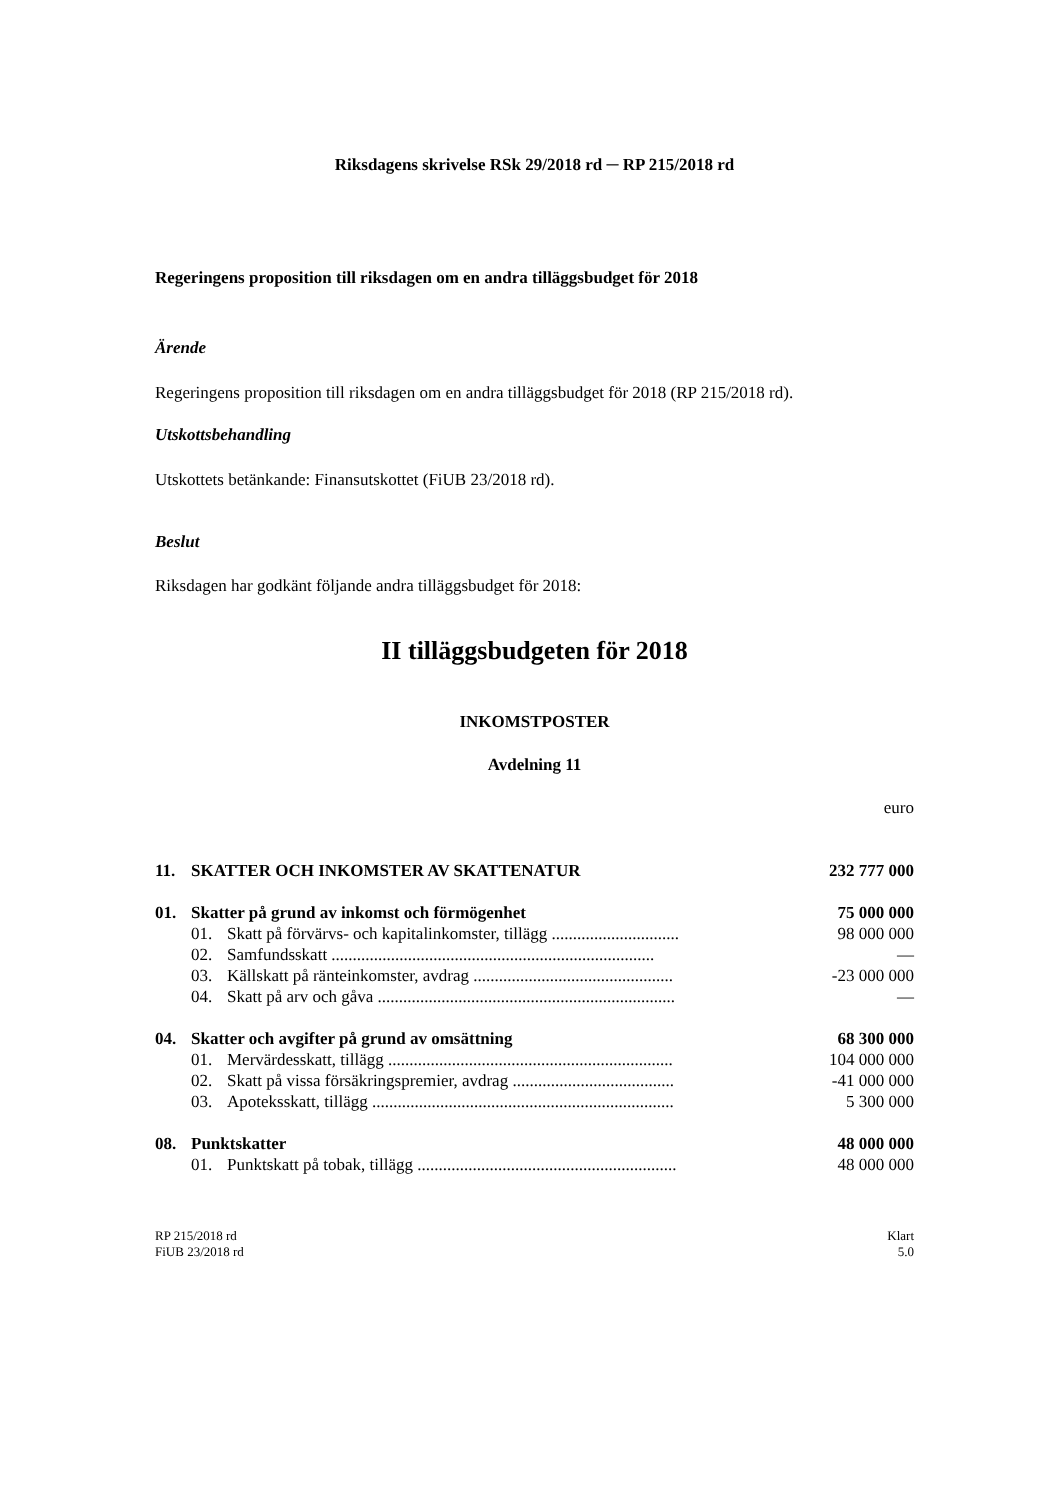Riksdagens skrivelse RSk 29/2018 rd ─ RP 215/2018 rd
Regeringens proposition till riksdagen om en andra tilläggsbudget för 2018
Ärende
Regeringens proposition till riksdagen om en andra tilläggsbudget för 2018 (RP 215/2018 rd).
Utskottsbehandling
Utskottets betänkande: Finansutskottet (FiUB 23/2018 rd).
Beslut
Riksdagen har godkänt följande andra tilläggsbudget för 2018:
II tilläggsbudgeten för 2018
INKOMSTPOSTER
Avdelning 11
euro
| 11. | SKATTER OCH INKOMSTER AV SKATTENATUR | | 232 777 000 |
| 01. | Skatter på grund av inkomst och förmögenhet | | 75 000 000 |
| | 01. | Skatt på förvärvs- och kapitalinkomster, tillägg .............................. | 98 000 000 |
| | 02. | Samfundsskatt ............................................................................ | — |
| | 03. | Källskatt på ränteinkomster, avdrag ............................................... | -23 000 000 |
| | 04. | Skatt på arv och gåva ...................................................................... | — |
| 04. | Skatter och avgifter på grund av omsättning | | 68 300 000 |
| | 01. | Mervärdesskatt, tillägg ................................................................... | 104 000 000 |
| | 02. | Skatt på vissa försäkringspremier, avdrag ...................................... | -41 000 000 |
| | 03. | Apoteksskatt, tillägg ....................................................................... | 5 300 000 |
| 08. | Punktskatter | | 48 000 000 |
| | 01. | Punktskatt på tobak, tillägg ............................................................. | 48 000 000 |
RP 215/2018 rd
FiUB 23/2018 rd
Klart
5.0